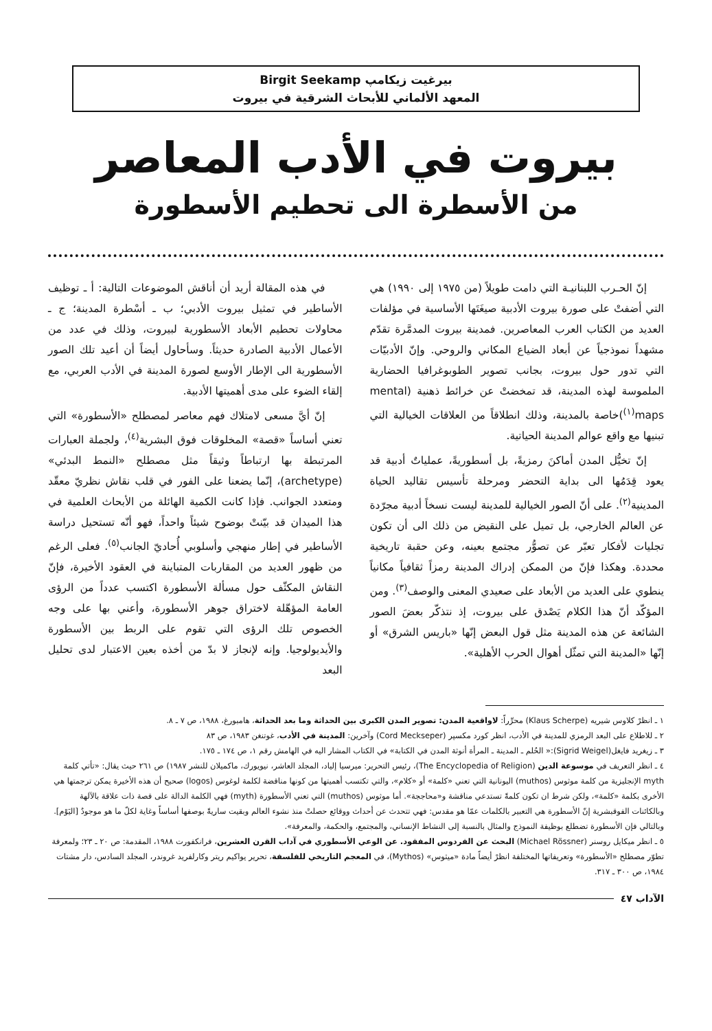بيرغيت زيكامپ Birgit Seekamp
المعهد الألماني للأبحاث الشرقية في بيروت
بيروت في الأدب المعاصر
من الأسطرة الى تحطيم الأسطورة
إنّ الحـرب اللبنانيـة التي دامت طويلاً (من ١٩٧٥ إلى ١٩٩٠) هي التي أضفتْ على صورة بيروت الأدبية صيغَتَها الأساسية في مؤلفات العديد من الكتاب العرب المعاصرين. فمدينة بيروت المدمَّرة تقدّم مشهداً نموذجياً عن أبعاد الضياع المكاني والروحي. وإنّ الأدبيّات التي تدور حول بيروت، بجانب تصوير الطوبوغرافيا الحضارية الملموسة لهذه المدينة، قد تمخضتْ عن خرائط ذهنية (mental maps<sup>(١)</sup>)خاصة بالمدينة، وذلك انطلاقاً من العلاقات الخيالية التي تبنيها مع واقع عوالم المدينة الحياتية.
إنّ تخيُّل المدن أماكنَ رمزيةً، بل أسطوريةً، عملياتٌ أدبية قد يعود قِدَمُها الى بداية التحضر ومرحلة تأسيس تقاليد الحياة المدينية<sup>(٢)</sup>. على أنّ الصور الخيالية للمدينة ليست نسخاً أدبية مجرّدة عن العالم الخارجي، بل تميل على النقيض من ذلك الى أن تكون تجليات لأفكار تعبّر عن تصوُّر مجتمع بعينه، وعن حقبة تاريخية محددة. وهكذا فإنّ من الممكن إدراك المدينة رمزاً ثقافياً مكانياً ينطوي على العديد من الأبعاد على صعيدي المعنى والوصف<sup>(٣)</sup>. ومن المؤكّد أنّ هذا الكلام يَصْدق على بيروت، إذ نتذكّر بعضَ الصور الشائعة عن هذه المدينة مثل قول البعض إنّها «باريس الشرق» أو إنّها «المدينة التي تمثّل أهوال الحرب الأهلية».
في هذه المقالة أريد أن أناقش الموضوعات التالية: أ ـ توظيف الأساطير في تمثيل بيروت الأدبي؛ ب ـ أسْطرة المدينة؛ ج ـ محاولات تحطيم الأبعاد الأسطورية لبيروت، وذلك في عدد من الأعمال الأدبية الصادرة حديثاً. وسأحاول أيضاً أن أعيد تلك الصور الأسطورية الى الإطار الأوسع لصورة المدينة في الأدب العربي، مع إلقاء الضوء على مدى أهميتها الأدبية.
إنّ أيَّ مسعى لامتلاك فهم معاصر لمصطلح «الأسطورة» التي تعني أساساً «قصة» المخلوقات فوق البشرية<sup>(٤)</sup>، ولجملة العبارات المرتبطة بها ارتباطاً وثيقاً مثل مصطلح «النمط البدئي» (archetype)، إنّما يضعنا على الفور في قلب نقاش نظريّ معقّد ومتعدد الجوانب. فإذا كانت الكمية الهائلة من الأبحاث العلمية في هذا الميدان قد بيّنتْ بوضوح شيئاً واحداً، فهو أنّه تستحيل دراسة الأساطير في إطار منهجي وأسلوبي أُحاديّ الجانب<sup>(٥)</sup>. فعلى الرغم من ظهور العديد من المقاربات المتباينة في العقود الأخيرة، فإنّ النقاش المكثّف حول مسألة الأسطورة اكتسب عدداً من الرؤى العامة المؤهّلة لاختراق جوهر الأسطورة، وأعني بها على وجه الخصوص تلك الرؤى التي تقوم على الربط بين الأسطورة والأيديولوجيا. وإنه لإنجاز لا بدّ من أخذه بعين الاعتبار لدى تحليل البعد
١ ـ انظرْ كلاوس شيريه (Klaus Scherpe) محرِّراً: لاواقعية المدن: تصوير المدن الكبرى بين الحداثة وما بعد الحداثة، هامبورغ، ١٩٨٨، ص ٧ ـ ٨.
٢ ـ للاطلاع على البعد الرمزي للمدينة في الأدب، انظر كورد مكسپر (Cord Meckseper) وآخرين: المدينة في الأدب، غوتنغن ١٩٨٣، ص ٨٣
٣ ـ زيغريد فايغل(Sigrid Weigel):« الحُلم ـ المدينة ـ المرأة أنوثة المدن في الكتابة» في الكتاب المشار اليه في الهامش رقم ١، ص ١٧٤ ـ ١٧٥.
٤ ـ انظر التعريف في موسوعة الدين (The Encyclopedia of Religion)، رئيس التحرير: ميرسيا إلياد، المجلد العاشر، نيويورك، ماكميلان للنشر ١٩٨٧) ص ٢٦١ حيث يقال: «تأتي كلمة myth الإنجليزية من كلمة موثوس (muthos) اليونانية التي تعني «كلمة» أو «كلام»، والتي تكتسب أهميتها من كونها مناقضة لكلمة لوغوس (logos) صحيح أن هذه الأخيرة يمكن ترجمتها هي الأخرى بكلمة «كلمة»، ولكن شرط ان تكون كلمةً تستدعي مناقشة و«محاججة». أما موثوس (muthos) التي تعني الأسطورة (myth) فهي الكلمة الدالة على قصة ذات علاقة بالآلهة وبالكائنات الفوقبشرية إنّ الأسطورة هي التعبير بالكلمات عمّا هو مقدس: فهي تتحدث عن أحداث ووقائع حصلتْ منذ نشوء العالم وبقيت ساريةً بوصفها أساساً وغاية لكلّ ما هو موجودٌ [اليَوْم]. وبالتالي فإن الأسطورة تضطلع بوظيفة النموذج والمثال بالنسبة إلى النشاط الإنساني، والمجتمع، والحكمة، والمعرفة».
٥ ـ انظر ميكايل روسنر (Michael Rössner) البحث عن الفردوس المفقود. عن الوعي الأسطوري في آداب القرن العشرين، فرانكفورت ١٩٨٨، المقدمة: ص ٢٠ ـ ٢٣؛ ولمعرفة تطوّر مصطلح «الأسطورة» وتعريفاتها المختلفة انظرْ أيضاً مادة «ميثوس» (Mythos)، في المعجم التاريخي للفلسفة، تحرير يواكيم ريتر وكارلفريد غروندر، المجلد السادس، دار مشتات ١٩٨٤، ص ٣٠٠ ـ ٣١٧.
الآداب ٤٧